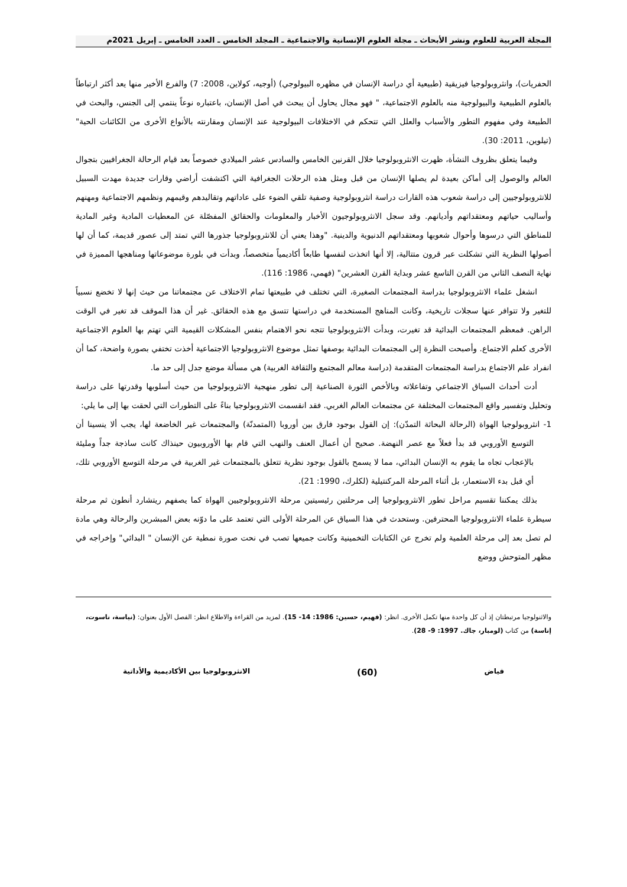المجلة العربية للعلوم ونشر الأبحاث ـ مجلة العلوم الإنسانية والاجتماعية ـ المجلد الخامس ـ العدد الخامس ـ إبريل 2021م
الحفريات)، وانثروبولوجيا فيزيقية (طبيعية أي دراسة الإنسان في مظهره البيولوجي) (أوجيه، كولاين، 2008: 7) والفرع الأخير منها يعد أكثر ارتباطاً بالعلوم الطبيعية والبيولوجية منه بالعلوم الاجتماعية، " فهو مجال يحاول أن يبحث في أصل الإنسان، باعتباره نوعاً ينتمي إلى الجنس، والبحث في الطبيعة وفي مفهوم التطور والأسباب والعلل التي تتحكم في الاختلافات البيولوجية عند الإنسان ومقارنته بالأنواع الأخرى من الكائنات الحية" (تيلوين، 2011: 30).
وفيما يتعلق بظروف النشأة، ظهرت الانثروبولوجيا خلال القرنين الخامس والسادس عشر الميلادي خصوصاً بعد قيام الرحالة الجغرافيين بتجوال العالم والوصول إلى أماكن بعيدة لم يصلها الإنسان من قبل ومثل هذه الرحلات الجغرافية التي اكتشفت أراضي وقارات جديدة مهدت السبيل للانثروبولوجيين إلى دراسة شعوب هذه القارات دراسة انثروبولوجية وصفية تلقي الضوء على عاداتهم وتقاليدهم وقيمهم ونظمهم الاجتماعية ومهنهم وأساليب حياتهم ومعتقداتهم وأديانهم. وقد سجل الانثروبولوجيون الأخبار والمعلومات والحقائق المفصّلة عن المعطيات المادية وغير المادية للمناطق التي درسوها وأحوال شعوبها ومعتقداتهم الدنيوية والدينية. "وهذا يعني أن للانثروبولوجيا جذورها التي تمتد إلى عصور قديمة، كما أن لها أصولها النظرية التي تشكلت عبر قرون متتالية، إلا أنها اتخذت لنفسها طابعاً أكاديمياً متخصصاً، وبدأت في بلورة موضوعاتها ومناهجها المميزة في نهاية النصف الثاني من القرن التاسع عشر وبداية القرن العشرين" (فهمي، 1986: 116).
انشغل علماء الانثروبولوجيا بدراسة المجتمعات الصغيرة، التي تختلف في طبيعتها تمام الاختلاف عن مجتمعاتنا من حيث إنها لا تخضع نسبياً للتغير ولا تتوافر عنها سجلات تاريخية، وكانت المناهج المستخدمة في دراستها تتسق مع هذه الحقائق. غير أن هذا الموقف قد تغير في الوقت الراهن. فمعظم المجتمعات البدائية قد تغيرت، وبدأت الانثروبولوجيا تتجه نحو الاهتمام بنفس المشكلات القيمية التي تهتم بها العلوم الاجتماعية الأخرى كعلم الاجتماع. وأصبحت النظرة إلى المجتمعات البدائية بوصفها تمثل موضوع الانثروبولوجيا الاجتماعية أخذت تختفي بصورة واضحة، كما أن انفراد علم الاجتماع بدراسة المجتمعات المتقدمة (دراسة معالم المجتمع والثقافة الغربية) هي مسألة موضع جدل إلى حد ما.
أدت أحداث السياق الاجتماعي وتفاعلاته وبالأخص الثورة الصناعية إلى تطور منهجية الانثروبولوجيا من حيث أسلوبها وقدرتها على دراسة وتحليل وتفسير واقع المجتمعات المختلفة عن مجتمعات العالم الغربي. فقد انقسمت الانثروبولوجيا بناءً على التطورات التي لحقت بها إلى ما يلي:
1- انثروبولوجيا الهواة (الرحالة البحاثة التمدّن): إن القول بوجود فارق بين أوروبا (المتمدنّة) والمجتمعات غير الخاضعة لها، يجب ألا ينسينا أن التوسع الأوروبي قد بدأ فعلاً مع عصر النهضة. صحيح أن أعمال العنف والنهب التي قام بها الأوروبيون حينذاك كانت ساذجة جداً ومليئة بالإعجاب تجاه ما يقوم به الإنسان البدائي، مما لا يسمح بالقول بوجود نظرية تتعلق بالمجتمعات غير الغربية في مرحلة التوسع الأوروبي تلك، أي قبل بدء الاستعمار، بل أثناء المرحلة المركنتيلية (لكلرك، 1990: 21).
بذلك يمكننا تقسيم مراحل تطور الانثروبولوجيا إلى مرحلتين رئيسيتين مرحلة الانثروبولوجيين الهواة كما يصفهم ريتشارد أنطون ثم مرحلة سيطرة علماء الانثروبولوجيا المحترفين. وستحدث في هذا السياق عن المرحلة الأولى التي تعتمد على ما دوّنه بعض المبشرين والرحالة وهي مادة لم تصل بعد إلى مرحلة العلمية ولم تخرج عن الكتابات التخمينية وكانت جميعها تصب في نحت صورة نمطية عن الإنسان " البدائي" وإخراجه في مظهر المتوحش ووضع
والاثنولوجيا مرتبطتان إذ أن كل واحدة منها تكمل الأخرى. انظر: (فهيم، حسين: 1986: 14- 15). لمزيد من القراءة والاطلاع انظر: الفصل الأول بعنوان: (نياسة، ناسوت، إناسة) من كتاب (لومبار، جاك. 1997: 9- 28).
فياض (60) الانثروبولوجيا بين الأكاديمية والأداتية